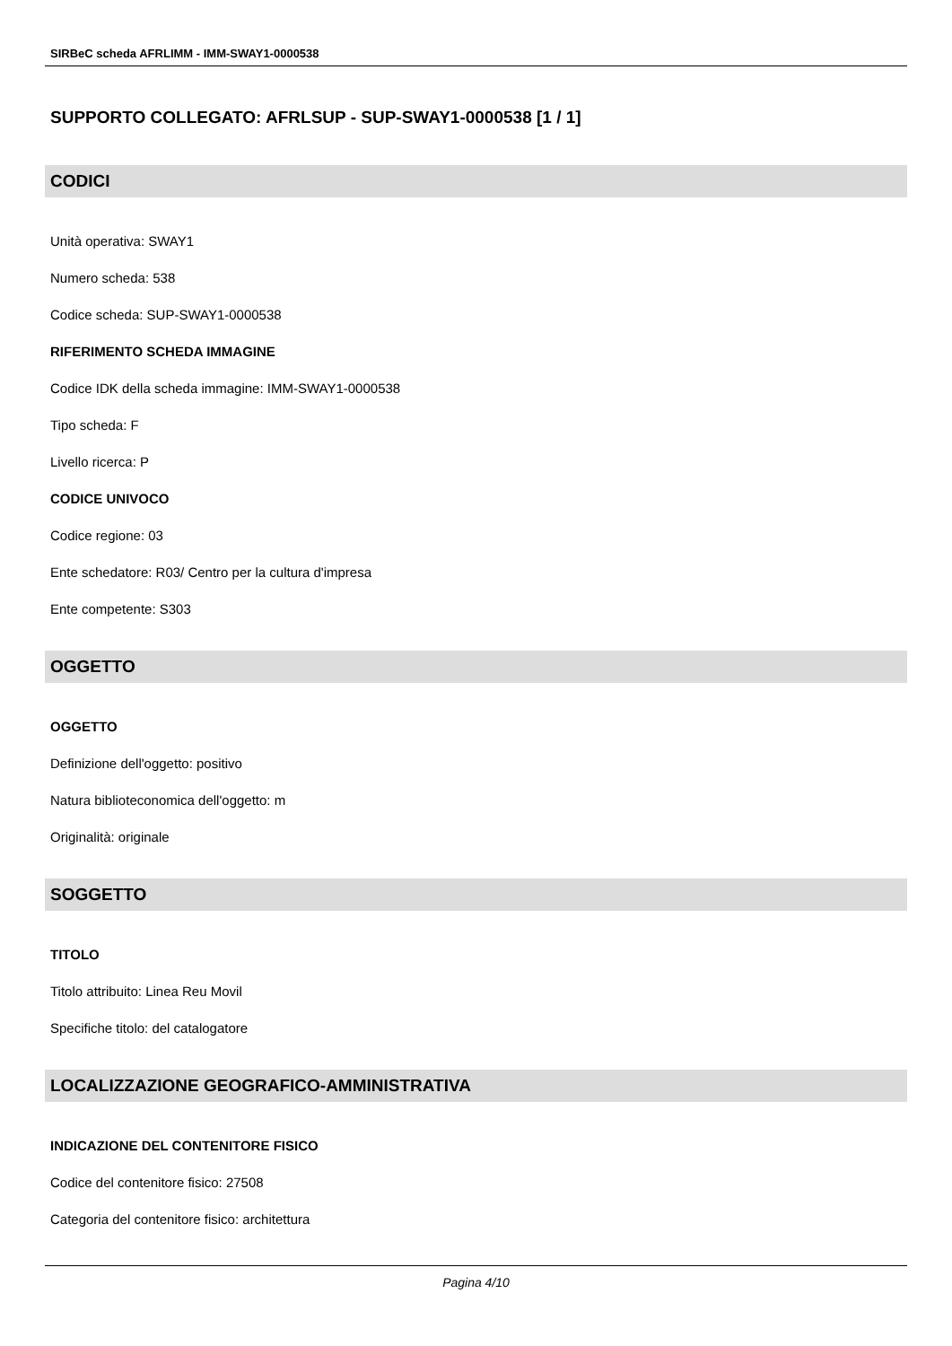SIRBeC scheda AFRLIMM - IMM-SWAY1-0000538
SUPPORTO COLLEGATO: AFRLSUP - SUP-SWAY1-0000538 [1 / 1]
CODICI
Unità operativa: SWAY1
Numero scheda: 538
Codice scheda: SUP-SWAY1-0000538
RIFERIMENTO SCHEDA IMMAGINE
Codice IDK della scheda immagine: IMM-SWAY1-0000538
Tipo scheda: F
Livello ricerca: P
CODICE UNIVOCO
Codice regione: 03
Ente schedatore: R03/ Centro per la cultura d'impresa
Ente competente: S303
OGGETTO
OGGETTO
Definizione dell'oggetto: positivo
Natura biblioteconomica dell'oggetto: m
Originalità: originale
SOGGETTO
TITOLO
Titolo attribuito: Linea Reu Movil
Specifiche titolo: del catalogatore
LOCALIZZAZIONE GEOGRAFICO-AMMINISTRATIVA
INDICAZIONE DEL CONTENITORE FISICO
Codice del contenitore fisico: 27508
Categoria del contenitore fisico: architettura
Pagina 4/10